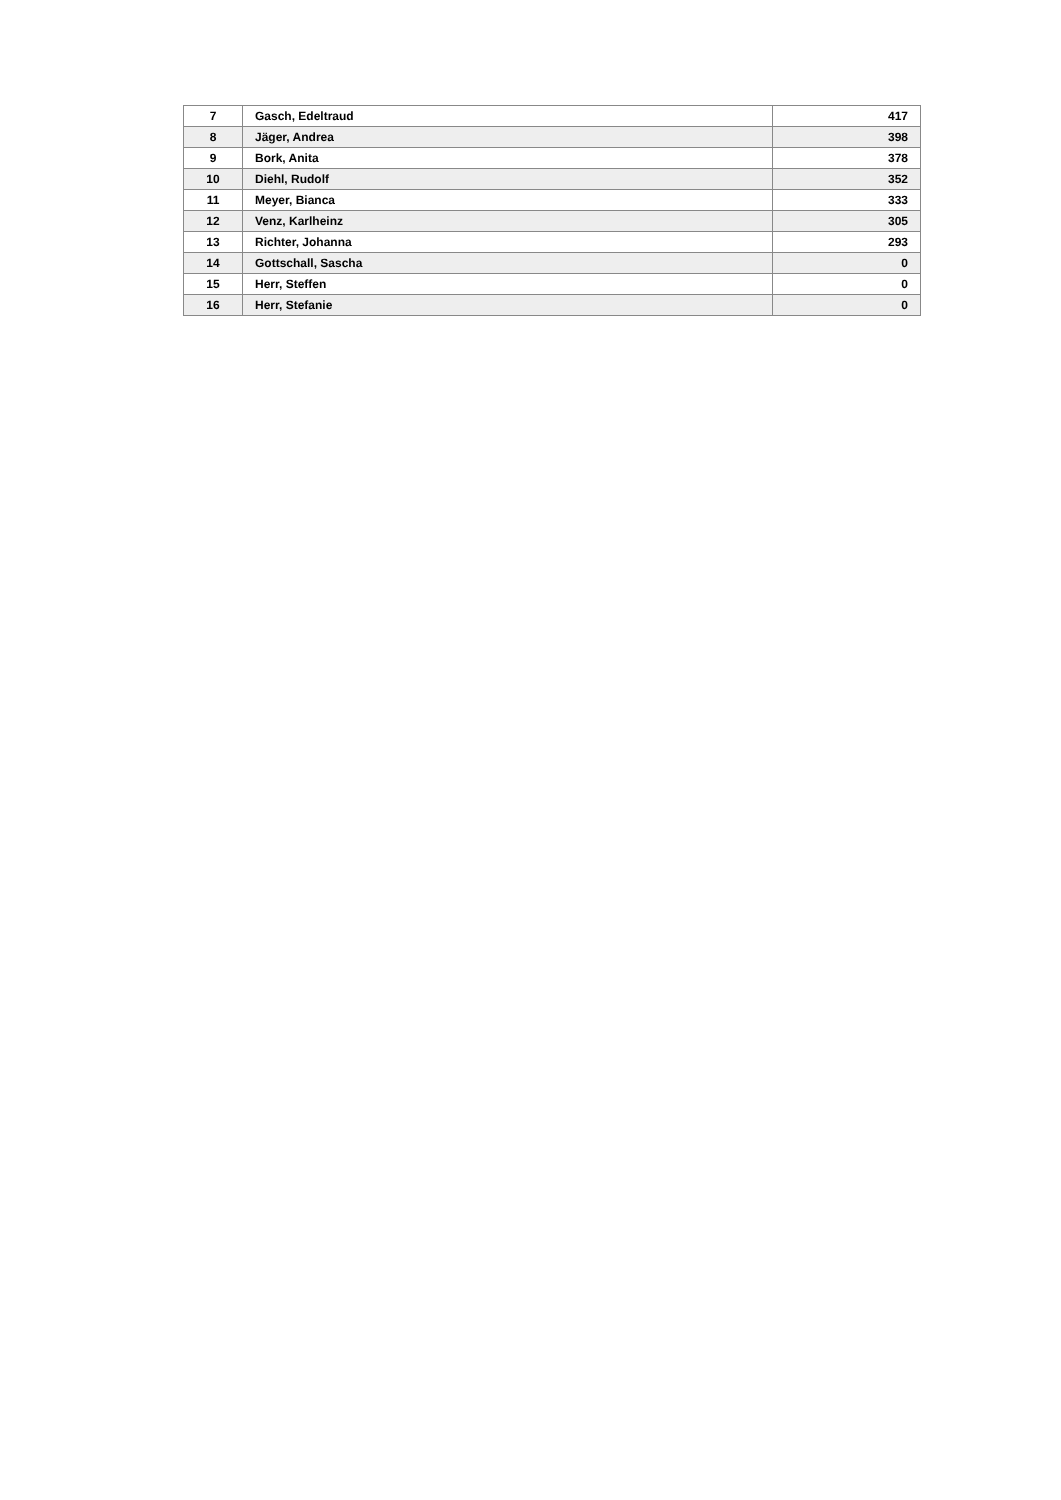| 7 | Gasch, Edeltraud | 417 |
| 8 | Jäger, Andrea | 398 |
| 9 | Bork, Anita | 378 |
| 10 | Diehl, Rudolf | 352 |
| 11 | Meyer, Bianca | 333 |
| 12 | Venz, Karlheinz | 305 |
| 13 | Richter, Johanna | 293 |
| 14 | Gottschall, Sascha | 0 |
| 15 | Herr, Steffen | 0 |
| 16 | Herr, Stefanie | 0 |